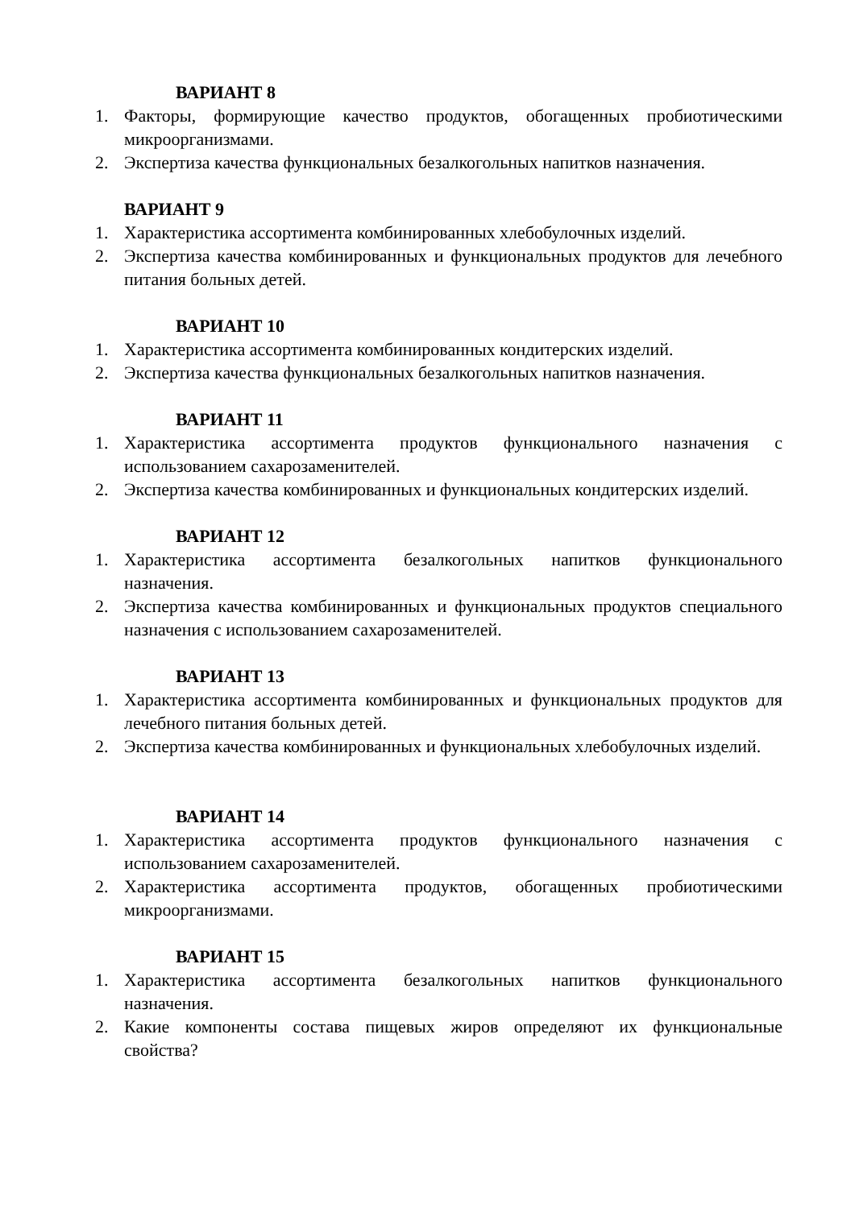ВАРИАНТ 8
1. Факторы, формирующие качество продуктов, обогащенных пробиотическими микроорганизмами.
2. Экспертиза качества функциональных безалкогольных напитков назначения.
ВАРИАНТ 9
1. Характеристика ассортимента комбинированных хлебобулочных изделий.
2. Экспертиза качества комбинированных и функциональных продуктов для лечебного питания больных детей.
ВАРИАНТ 10
1. Характеристика ассортимента комбинированных кондитерских изделий.
2. Экспертиза качества функциональных безалкогольных напитков назначения.
ВАРИАНТ 11
1. Характеристика ассортимента продуктов функционального назначения с использованием сахарозаменителей.
2. Экспертиза качества комбинированных и функциональных кондитерских изделий.
ВАРИАНТ 12
1. Характеристика ассортимента безалкогольных напитков функционального назначения.
2. Экспертиза качества комбинированных и функциональных продуктов специального назначения с использованием сахарозаменителей.
ВАРИАНТ 13
1. Характеристика ассортимента комбинированных и функциональных продуктов для лечебного питания больных детей.
2. Экспертиза качества комбинированных и функциональных хлебобулочных изделий.
ВАРИАНТ 14
1. Характеристика ассортимента продуктов функционального назначения с использованием сахарозаменителей.
2. Характеристика ассортимента продуктов, обогащенных пробиотическими микроорганизмами.
ВАРИАНТ 15
1. Характеристика ассортимента безалкогольных напитков функционального назначения.
2. Какие компоненты состава пищевых жиров определяют их функциональные свойства?